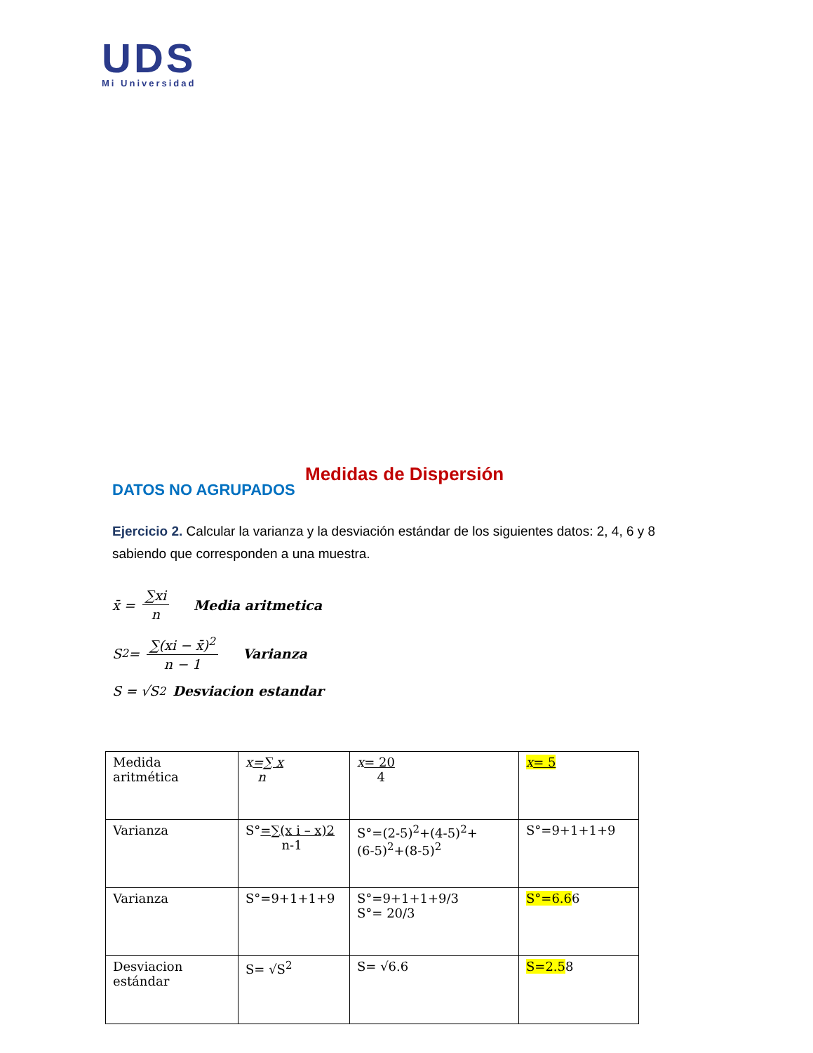UDS
Mi Universidad
Medidas de Dispersión
DATOS NO AGRUPADOS
Ejercicio 2. Calcular la varianza y la desviación estándar de los siguientes datos: 2, 4, 6 y 8 sabiendo que corresponden a una muestra.
x̄ = ∑xi n Media aritmetica
S<sup>2</sup> = ∑(xi − x̄)<sup>2</sup> n − 1 Varianza
S = √S<sup>2</sup> Desviacion estandar
| Medida aritmética | x =∑ x n | x = 20 4 | x = 5 |
| Varianza | S° =∑(x i – x)2 n-1 | S°=(2-5)<sup>2</sup>+(4-5)<sup>2</sup>+ (6-5)<sup>2</sup>+(8-5)<sup>2</sup> | S°=9+1+1+9 |
| Varianza | S°=9+1+1+9 | S°=9+1+1+9/3 S°= 20/3 | S°=6.6 6 |
| Desviacion estándar | S= √S<sup>2</sup> | S= √6.6 | S=2.5 8 |